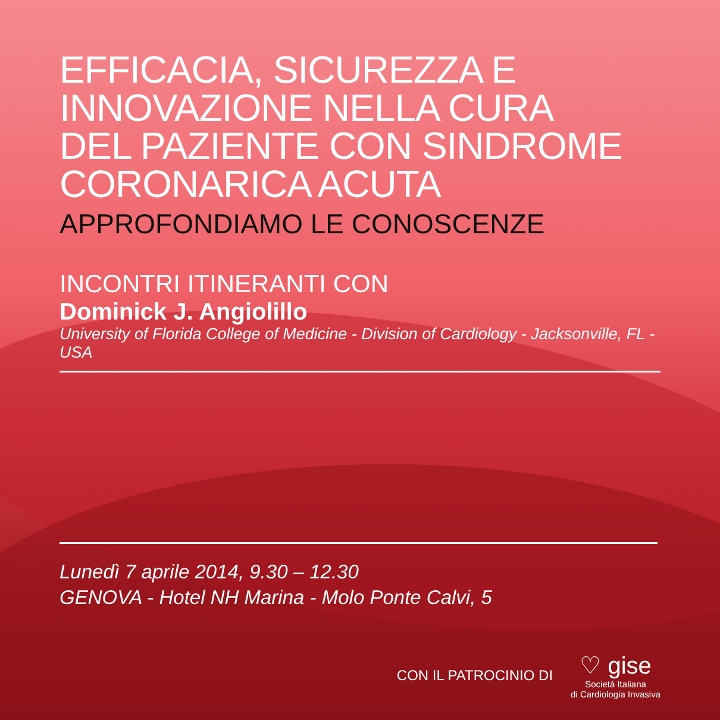EFFICACIA, SICUREZZA E
INNOVAZIONE NELLA CURA
DEL PAZIENTE CON SINDROME
CORONARICA ACUTA
APPROFONDIAMO LE CONOSCENZE
INCONTRI ITINERANTI CON
Dominick J. Angiolillo
University of Florida College of Medicine - Division of Cardiology - Jacksonville, FL - USA
Lunedì 7 aprile 2014, 9.30 – 12.30
GENOVA - Hotel NH Marina - Molo Ponte Calvi, 5
CON IL PATROCINIO DI
♡ gise
Società Italiana
di Cardiologia Invasiva